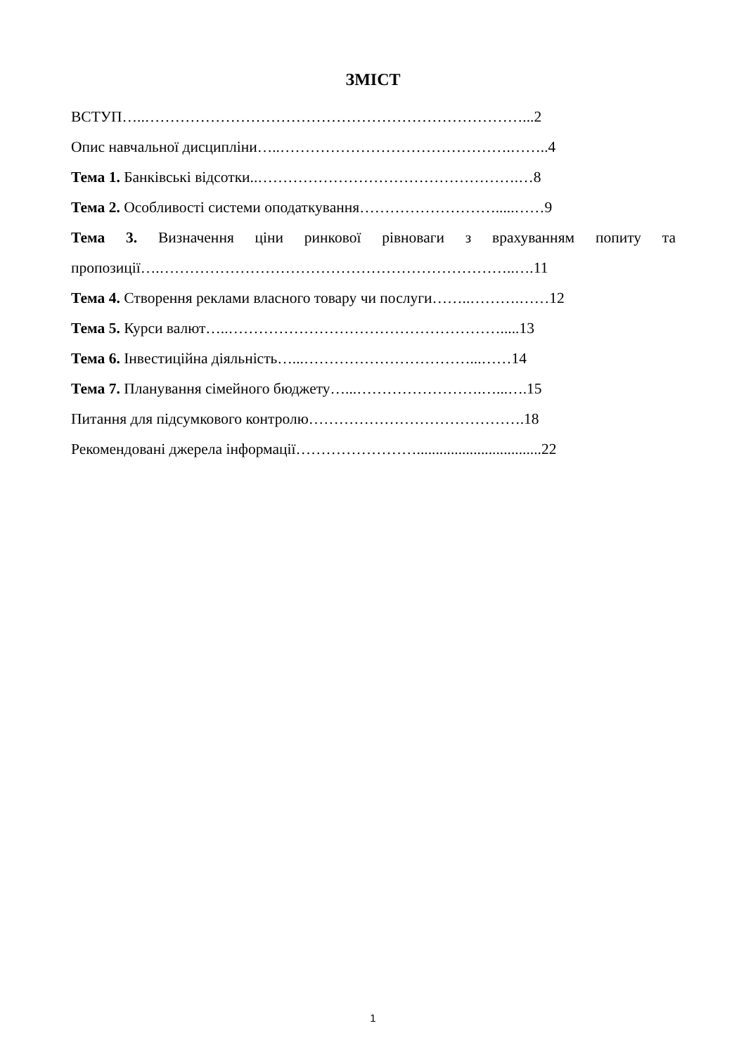ЗМІСТ
ВСТУП…..…………………………………………………………………...2
Опис навчальної дисципліни…..……………………………………….……..4
Тема 1. Банківські відсотки..…………………………………………….…8
Тема 2. Особливості системи оподаткування……………………….....……9
Тема 3. Визначення ціни ринкової рівноваги з врахуванням попиту та
пропозиції….……………………………………………………………..….11
Тема 4. Створення реклами власного товару чи послуги……..……….……12
Тема 5. Курси валют…..……………………………………………….....13
Тема 6. Інвестиційна діяльність…...……………………………...……14
Тема 7. Планування сімейного бюджету…...…………………….…...….15
Питання для підсумкового контролю…………………………………….18
Рекомендовані джерела інформації…………………….................................22
1